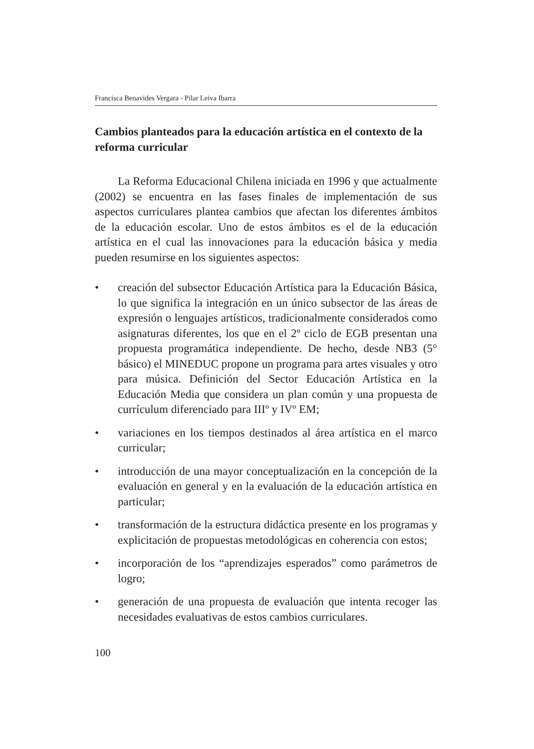Francisca Benavides Vergara - Pilar Leiva Ibarra
Cambios planteados para la educación artística en el contexto de la reforma curricular
La Reforma Educacional Chilena iniciada en 1996 y que actualmente (2002) se encuentra en las fases finales de implementación de sus aspectos curriculares plantea cambios que afectan los diferentes ámbitos de la educación escolar. Uno de estos ámbitos es el de la educación artística en el cual las innovaciones para la educación básica y media pueden resumirse en los siguientes aspectos:
• creación del subsector Educación Artística para la Educación Básica, lo que significa la integración en un único subsector de las áreas de expresión o lenguajes artísticos, tradicionalmente considerados como asignaturas diferentes, los que en el 2º ciclo de EGB presentan una propuesta programática independiente. De hecho, desde NB3 (5° básico) el MINEDUC propone un programa para artes visuales y otro para música. Definición del Sector Educación Artística en la Educación Media que considera un plan común y una propuesta de currículum diferenciado para IIIº y IVº EM;
• variaciones en los tiempos destinados al área artística en el marco curricular;
• introducción de una mayor conceptualización en la concepción de la evaluación en general y en la evaluación de la educación artística en particular;
• transformación de la estructura didáctica presente en los programas y explicitación de propuestas metodológicas en coherencia con estos;
• incorporación de los “aprendizajes esperados” como parámetros de logro;
• generación de una propuesta de evaluación que intenta recoger las necesidades evaluativas de estos cambios curriculares.
100